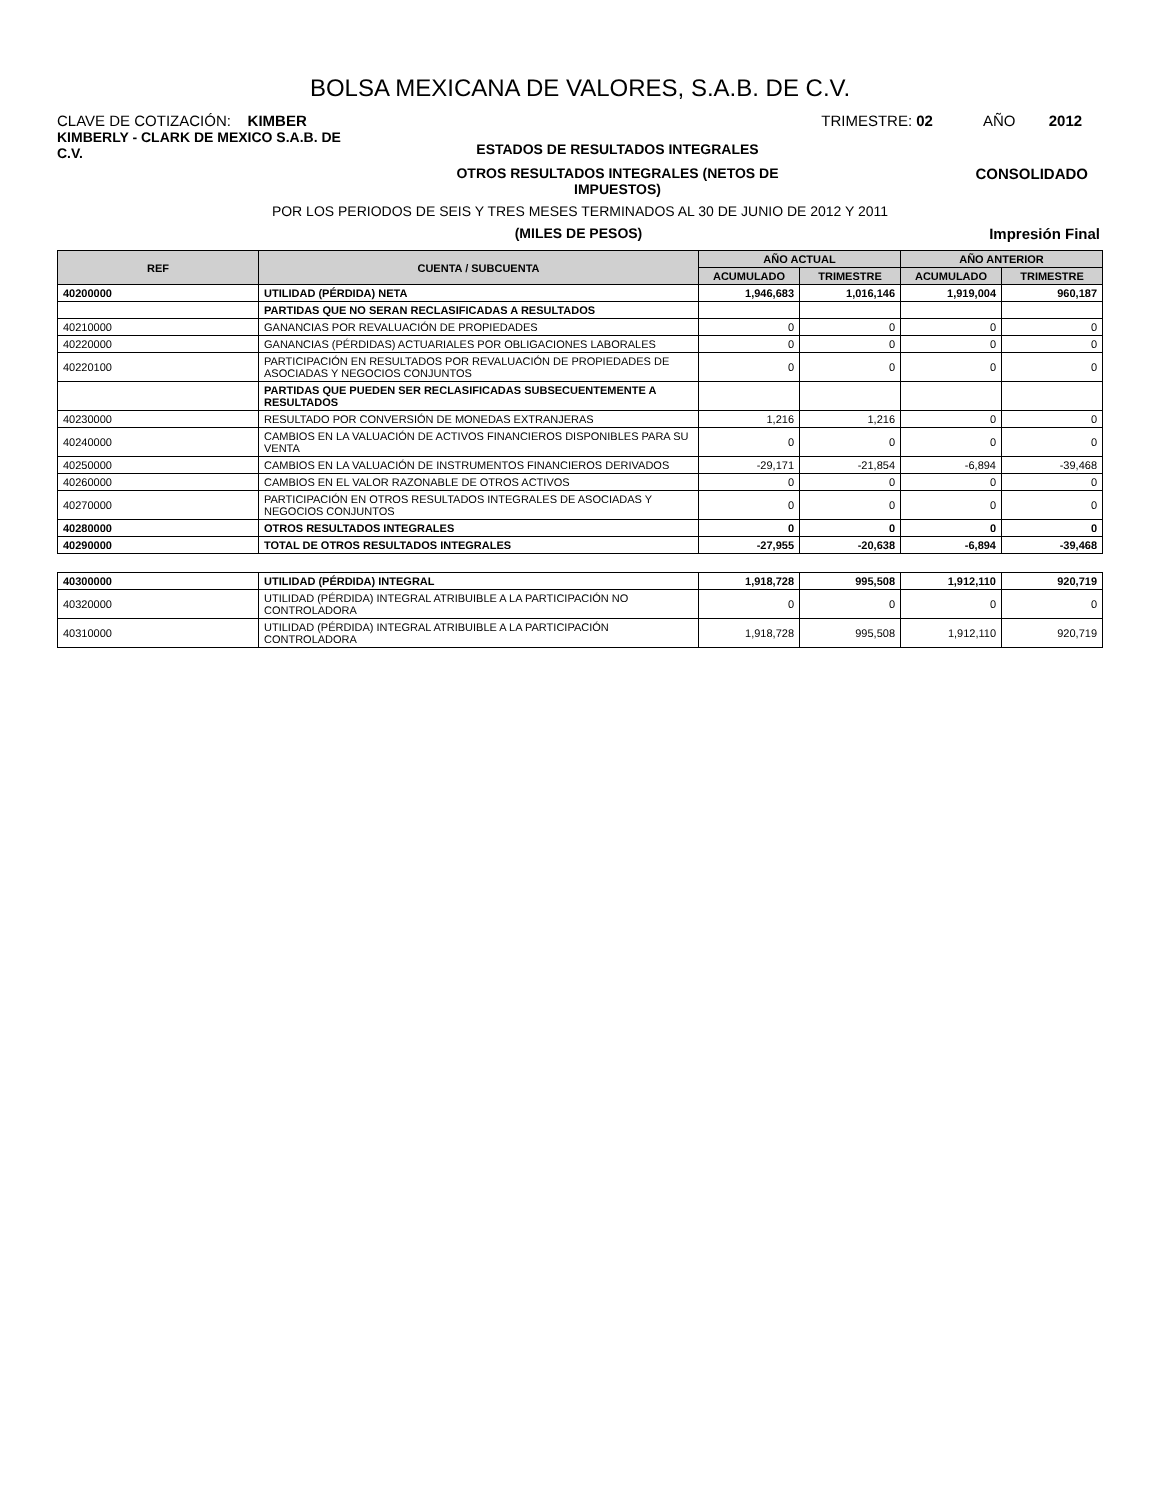BOLSA MEXICANA DE VALORES, S.A.B. DE C.V.
CLAVE DE COTIZACIÓN: KIMBER TRIMESTRE: 02 AÑO 2012
KIMBERLY - CLARK DE MEXICO S.A.B. DE C.V.
ESTADOS DE RESULTADOS INTEGRALES
OTROS RESULTADOS INTEGRALES (NETOS DE
IMPUESTOS)
CONSOLIDADO
POR LOS PERIODOS DE SEIS Y TRES MESES TERMINADOS AL 30 DE JUNIO DE 2012 Y 2011
(MILES DE PESOS) Impresión Final
| REF | CUENTA / SUBCUENTA | AÑO ACTUAL | | AÑO ANTERIOR | |
| --- | --- | --- | --- | --- | --- |
| | | ACUMULADO | TRIMESTRE | ACUMULADO | TRIMESTRE |
| 40200000 | UTILIDAD (PÉRDIDA) NETA | 1,946,683 | 1,016,146 | 1,919,004 | 960,187 |
| | PARTIDAS QUE NO SERAN RECLASIFICADAS A RESULTADOS | | | | |
| 40210000 | GANANCIAS POR REVALUACIÓN DE PROPIEDADES | 0 | 0 | 0 | 0 |
| 40220000 | GANANCIAS (PÉRDIDAS) ACTUARIALES POR OBLIGACIONES LABORALES | 0 | 0 | 0 | 0 |
| 40220100 | PARTICIPACIÓN EN RESULTADOS POR REVALUACIÓN DE PROPIEDADES DE ASOCIADAS Y NEGOCIOS CONJUNTOS | 0 | 0 | 0 | 0 |
| | PARTIDAS QUE PUEDEN SER RECLASIFICADAS SUBSECUENTEMENTE A RESULTADOS | | | | |
| 40230000 | RESULTADO POR CONVERSIÓN DE MONEDAS EXTRANJERAS | 1,216 | 1,216 | 0 | 0 |
| 40240000 | CAMBIOS EN LA VALUACIÓN DE ACTIVOS FINANCIEROS DISPONIBLES PARA SU VENTA | 0 | 0 | 0 | 0 |
| 40250000 | CAMBIOS EN LA VALUACIÓN DE INSTRUMENTOS FINANCIEROS DERIVADOS | -29,171 | -21,854 | -6,894 | -39,468 |
| 40260000 | CAMBIOS EN EL VALOR RAZONABLE DE OTROS ACTIVOS | 0 | 0 | 0 | 0 |
| 40270000 | PARTICIPACIÓN EN OTROS RESULTADOS INTEGRALES DE ASOCIADAS Y NEGOCIOS CONJUNTOS | 0 | 0 | 0 | 0 |
| 40280000 | OTROS RESULTADOS INTEGRALES | 0 | 0 | 0 | 0 |
| 40290000 | TOTAL DE OTROS RESULTADOS INTEGRALES | -27,955 | -20,638 | -6,894 | -39,468 |
| 40300000 | UTILIDAD (PÉRDIDA) INTEGRAL | 1,918,728 | 995,508 | 1,912,110 | 920,719 |
| 40320000 | UTILIDAD (PÉRDIDA) INTEGRAL ATRIBUIBLE A LA PARTICIPACIÓN NO CONTROLADORA | 0 | 0 | 0 | 0 |
| 40310000 | UTILIDAD (PÉRDIDA) INTEGRAL ATRIBUIBLE A LA PARTICIPACIÓN CONTROLADORA | 1,918,728 | 995,508 | 1,912,110 | 920,719 |